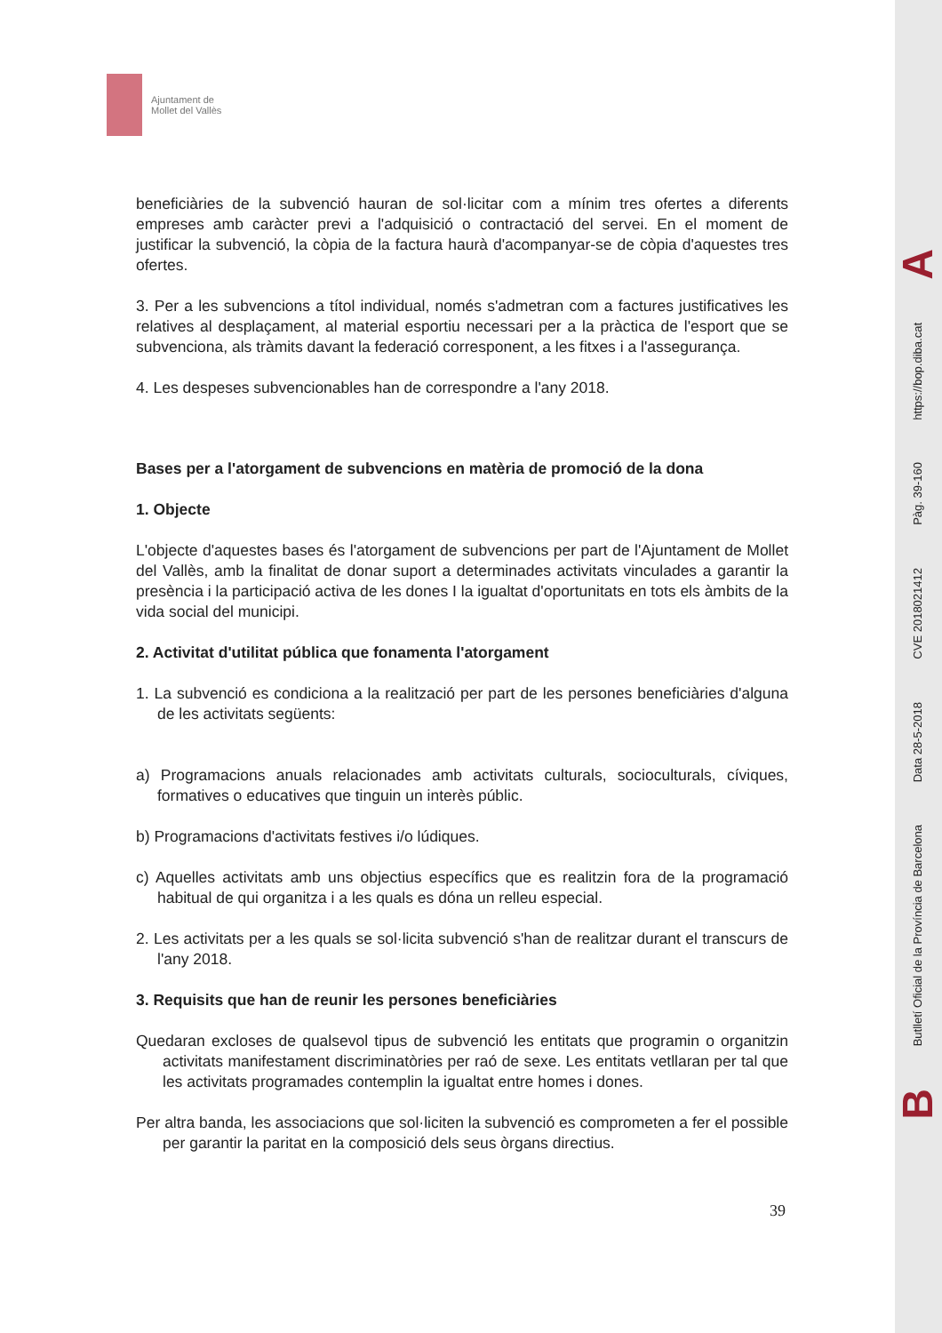Ajuntament de
Mollet del Vallès
beneficiàries de la subvenció hauran de sol·licitar com a mínim tres ofertes a diferents empreses amb caràcter previ a l'adquisició o contractació del servei. En el moment de justificar la subvenció, la còpia de la factura haurà d'acompanyar-se de còpia d'aquestes tres ofertes.
3. Per a les subvencions a títol individual, només s'admetran com a factures justificatives les relatives al desplaçament, al material esportiu necessari per a la pràctica de l'esport que se subvenciona, als tràmits davant la federació corresponent, a les fitxes i a l'assegurança.
4. Les despeses subvencionables han de correspondre a l'any 2018.
Bases per a l'atorgament de subvencions en matèria de promoció de la dona
1. Objecte
L'objecte d'aquestes bases és l'atorgament de subvencions per part de l'Ajuntament de Mollet del Vallès, amb la finalitat de donar suport a determinades activitats vinculades a garantir la presència i la participació activa de les dones I la igualtat d'oportunitats en tots els àmbits de la vida social del municipi.
2. Activitat d'utilitat pública que fonamenta l'atorgament
1. La subvenció es condiciona a la realització per part de les persones beneficiàries d'alguna de les activitats següents:
a) Programacions anuals relacionades amb activitats culturals, socioculturals, cíviques, formatives o educatives que tinguin un interès públic.
b) Programacions d'activitats festives i/o lúdiques.
c) Aquelles activitats amb uns objectius específics que es realitzin fora de la programació habitual de qui organitza i a les quals es dóna un relleu especial.
2. Les activitats per a les quals se sol·licita subvenció s'han de realitzar durant el transcurs de l'any 2018.
3. Requisits que han de reunir les persones beneficiàries
Quedaran excloses de qualsevol tipus de subvenció les entitats que programin o organitzin activitats manifestament discriminatòries per raó de sexe. Les entitats vetllaran per tal que les activitats programades contemplin la igualtat entre homes i dones.
Per altra banda, les associacions que sol·liciten la subvenció es comprometen a fer el possible per garantir la paritat en la composició dels seus òrgans directius.
39
A
https://bop.diba.cat
Pàg. 39-160
CVE 2018021412
Data 28-5-2018
Butlletí Oficial de la Província de Barcelona
B